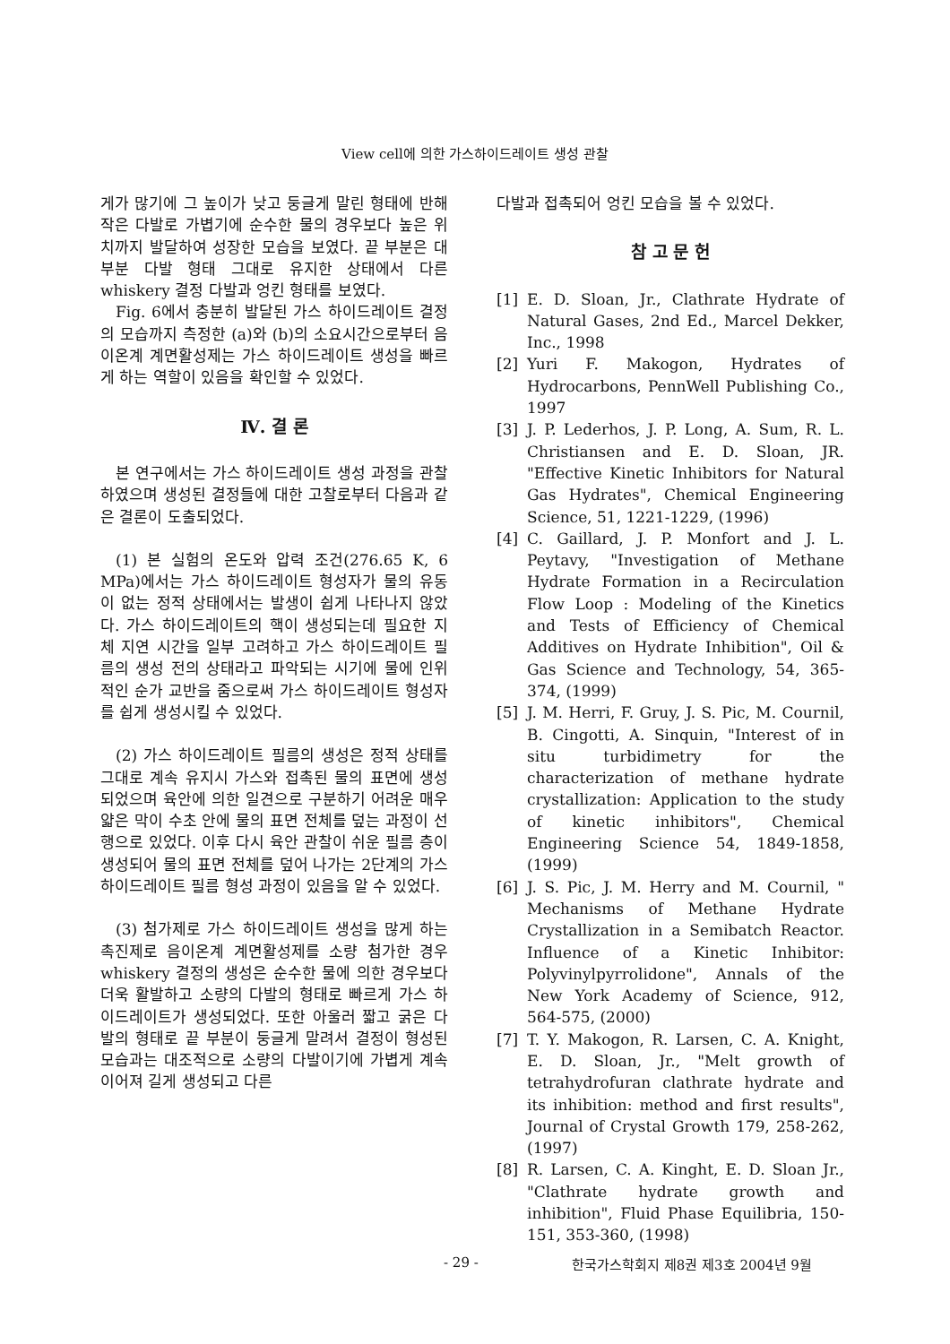View cell에 의한 가스하이드레이트 생성 관찰
게가 많기에 그 높이가 낮고 둥글게 말린 형태에 반해 작은 다발로 가볍기에 순수한 물의 경우보다 높은 위치까지 발달하여 성장한 모습을 보였다. 끝 부분은 대부분 다발 형태 그대로 유지한 상태에서 다른 whiskery 결정 다발과 엉킨 형태를 보였다.
Fig. 6에서 충분히 발달된 가스 하이드레이트 결정의 모습까지 측정한 (a)와 (b)의 소요시간으로부터 음이온계 계면활성제는 가스 하이드레이트 생성을 빠르게 하는 역할이 있음을 확인할 수 있었다.
Ⅳ. 결 론
본 연구에서는 가스 하이드레이트 생성 과정을 관찰하였으며 생성된 결정들에 대한 고찰로부터 다음과 같은 결론이 도출되었다.
(1) 본 실험의 온도와 압력 조건(276.65 K, 6 MPa)에서는 가스 하이드레이트 형성자가 물의 유동이 없는 정적 상태에서는 발생이 쉽게 나타나지 않았다. 가스 하이드레이트의 핵이 생성되는데 필요한 지체 지연 시간을 일부 고려하고 가스 하이드레이트 필름의 생성 전의 상태라고 파악되는 시기에 물에 인위적인 순가 교반을 줌으로써 가스 하이드레이트 형성자를 쉽게 생성시킬 수 있었다.
(2) 가스 하이드레이트 필름의 생성은 정적 상태를 그대로 계속 유지시 가스와 접촉된 물의 표면에 생성되었으며 육안에 의한 일견으로 구분하기 어려운 매우 얇은 막이 수초 안에 물의 표면 전체를 덮는 과정이 선행으로 있었다. 이후 다시 육안 관찰이 쉬운 필름 층이 생성되어 물의 표면 전체를 덮어 나가는 2단계의 가스 하이드레이트 필름 형성 과정이 있음을 알 수 있었다.
(3) 첨가제로 가스 하이드레이트 생성을 많게 하는 촉진제로 음이온계 계면활성제를 소량 첨가한 경우 whiskery 결정의 생성은 순수한 물에 의한 경우보다 더욱 활발하고 소량의 다발의 형태로 빠르게 가스 하이드레이트가 생성되었다. 또한 아울러 짧고 굵은 다발의 형태로 끝 부분이 둥글게 말려서 결정이 형성된 모습과는 대조적으로 소량의 다발이기에 가볍게 계속 이어져 길게 생성되고 다른
다발과 접촉되어 엉킨 모습을 볼 수 있었다.
참 고 문 헌
[1] E. D. Sloan, Jr., Clathrate Hydrate of Natural Gases, 2nd Ed., Marcel Dekker, Inc., 1998
[2] Yuri F. Makogon, Hydrates of Hydrocarbons, PennWell Publishing Co., 1997
[3] J. P. Lederhos, J. P. Long, A. Sum, R. L. Christiansen and E. D. Sloan, JR. "Effective Kinetic Inhibitors for Natural Gas Hydrates", Chemical Engineering Science, 51, 1221-1229, (1996)
[4] C. Gaillard, J. P. Monfort and J. L. Peytavy, "Investigation of Methane Hydrate Formation in a Recirculation Flow Loop : Modeling of the Kinetics and Tests of Efficiency of Chemical Additives on Hydrate Inhibition", Oil & Gas Science and Technology, 54, 365-374, (1999)
[5] J. M. Herri, F. Gruy, J. S. Pic, M. Cournil, B. Cingotti, A. Sinquin, "Interest of in situ turbidimetry for the characterization of methane hydrate crystallization: Application to the study of kinetic inhibitors", Chemical Engineering Science 54, 1849-1858, (1999)
[6] J. S. Pic, J. M. Herry and M. Cournil, " Mechanisms of Methane Hydrate Crystallization in a Semibatch Reactor. Influence of a Kinetic Inhibitor: Polyvinylpyrrolidone", Annals of the New York Academy of Science, 912, 564-575, (2000)
[7] T. Y. Makogon, R. Larsen, C. A. Knight, E. D. Sloan, Jr., "Melt growth of tetrahydrofuran clathrate hydrate and its inhibition: method and first results", Journal of Crystal Growth 179, 258-262, (1997)
[8] R. Larsen, C. A. Kinght, E. D. Sloan Jr., "Clathrate hydrate growth and inhibition", Fluid Phase Equilibria, 150-151, 353-360, (1998)
- 29 - 한국가스학회지 제8권 제3호 2004년 9월